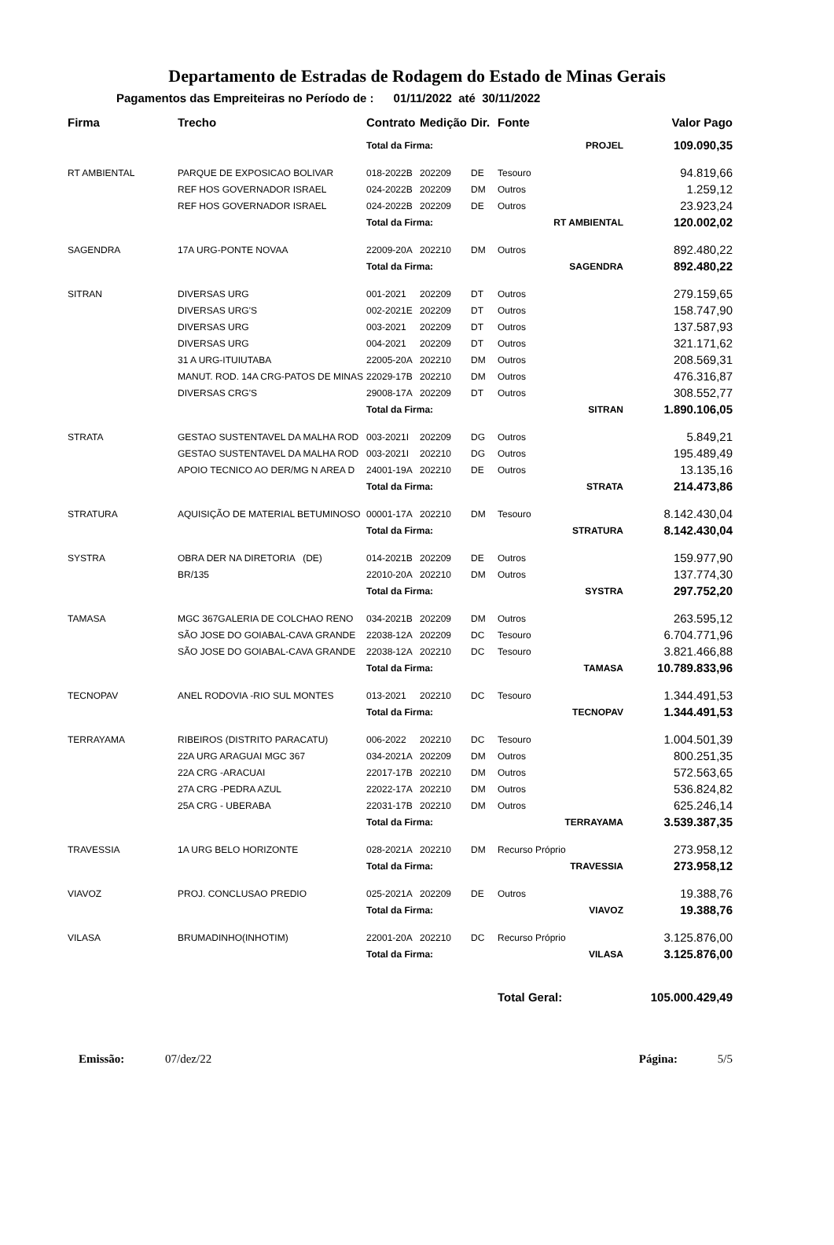Departamento de Estradas de Rodagem do Estado de Minas Gerais
Pagamentos das Empreiteiras no Período de : 01/11/2022 até 30/11/2022
| Firma | Trecho | Contrato | Medição | Dir. | Fonte | | Valor Pago |
| --- | --- | --- | --- | --- | --- | --- | --- |
| | | Total da Firma: | | | | PROJEL | 109.090,35 |
| RT AMBIENTAL | PARQUE DE EXPOSICAO BOLIVAR | 018-2022B | 202209 | DE | Tesouro | | 94.819,66 |
| | REF HOS GOVERNADOR ISRAEL | 024-2022B | 202209 | DM | Outros | | 1.259,12 |
| | REF HOS GOVERNADOR ISRAEL | 024-2022B | 202209 | DE | Outros | | 23.923,24 |
| | | Total da Firma: | | | RT AMBIENTAL | | 120.002,02 |
| SAGENDRA | 17A URG-PONTE NOVAA | 22009-20A | 202210 | DM | Outros | | 892.480,22 |
| | | Total da Firma: | | | SAGENDRA | | 892.480,22 |
| SITRAN | DIVERSAS URG | 001-2021 | 202209 | DT | Outros | | 279.159,65 |
| | DIVERSAS URG'S | 002-2021E | 202209 | DT | Outros | | 158.747,90 |
| | DIVERSAS URG | 003-2021 | 202209 | DT | Outros | | 137.587,93 |
| | DIVERSAS URG | 004-2021 | 202209 | DT | Outros | | 321.171,62 |
| | 31 A URG-ITUIUTABA | 22005-20A | 202210 | DM | Outros | | 208.569,31 |
| | MANUT. ROD. 14A CRG-PATOS DE MINAS | 22029-17B | 202210 | DM | Outros | | 476.316,87 |
| | DIVERSAS CRG'S | 29008-17A | 202209 | DT | Outros | | 308.552,77 |
| | | Total da Firma: | | | SITRAN | | 1.890.106,05 |
| STRATA | GESTAO SUSTENTAVEL DA MALHA ROD | 003-2021I | 202209 | DG | Outros | | 5.849,21 |
| | GESTAO SUSTENTAVEL DA MALHA ROD | 003-2021I | 202210 | DG | Outros | | 195.489,49 |
| | APOIO TECNICO AO DER/MG N AREA D | 24001-19A | 202210 | DE | Outros | | 13.135,16 |
| | | Total da Firma: | | | STRATA | | 214.473,86 |
| STRATURA | AQUISIÇÃO DE MATERIAL BETUMINOSO | 00001-17A | 202210 | DM | Tesouro | | 8.142.430,04 |
| | | Total da Firma: | | | STRATURA | | 8.142.430,04 |
| SYSTRA | OBRA DER NA DIRETORIA (DE) | 014-2021B | 202209 | DE | Outros | | 159.977,90 |
| | BR/135 | 22010-20A | 202210 | DM | Outros | | 137.774,30 |
| | | Total da Firma: | | | SYSTRA | | 297.752,20 |
| TAMASA | MGC 367GALERIA DE COLCHAO RENO | 034-2021B | 202209 | DM | Outros | | 263.595,12 |
| | SÃO JOSE DO GOIABAL-CAVA GRANDE | 22038-12A | 202209 | DC | Tesouro | | 6.704.771,96 |
| | SÃO JOSE DO GOIABAL-CAVA GRANDE | 22038-12A | 202210 | DC | Tesouro | | 3.821.466,88 |
| | | Total da Firma: | | | TAMASA | | 10.789.833,96 |
| TECNOPAV | ANEL RODOVIA -RIO SUL MONTES | 013-2021 | 202210 | DC | Tesouro | | 1.344.491,53 |
| | | Total da Firma: | | | TECNOPAV | | 1.344.491,53 |
| TERRAYAMA | RIBEIROS (DISTRITO PARACATU) | 006-2022 | 202210 | DC | Tesouro | | 1.004.501,39 |
| | 22A URG ARAGUAI MGC 367 | 034-2021A | 202209 | DM | Outros | | 800.251,35 |
| | 22A CRG -ARACUAI | 22017-17B | 202210 | DM | Outros | | 572.563,65 |
| | 27A CRG -PEDRA AZUL | 22022-17A | 202210 | DM | Outros | | 536.824,82 |
| | 25A CRG - UBERABA | 22031-17B | 202210 | DM | Outros | | 625.246,14 |
| | | Total da Firma: | | | TERRAYAMA | | 3.539.387,35 |
| TRAVESSIA | 1A URG BELO HORIZONTE | 028-2021A | 202210 | DM | Recurso Próprio | | 273.958,12 |
| | | Total da Firma: | | | TRAVESSIA | | 273.958,12 |
| VIAVOZ | PROJ. CONCLUSAO PREDIO | 025-2021A | 202209 | DE | Outros | | 19.388,76 |
| | | Total da Firma: | | | VIAVOZ | | 19.388,76 |
| VILASA | BRUMADINHO(INHOTIM) | 22001-20A | 202210 | DC | Recurso Próprio | | 3.125.876,00 |
| | | Total da Firma: | | | VILASA | | 3.125.876,00 |
| | | | | | Total Geral: | | 105.000.429,49 |
Emissão: 07/dez/22 Página: 5/5